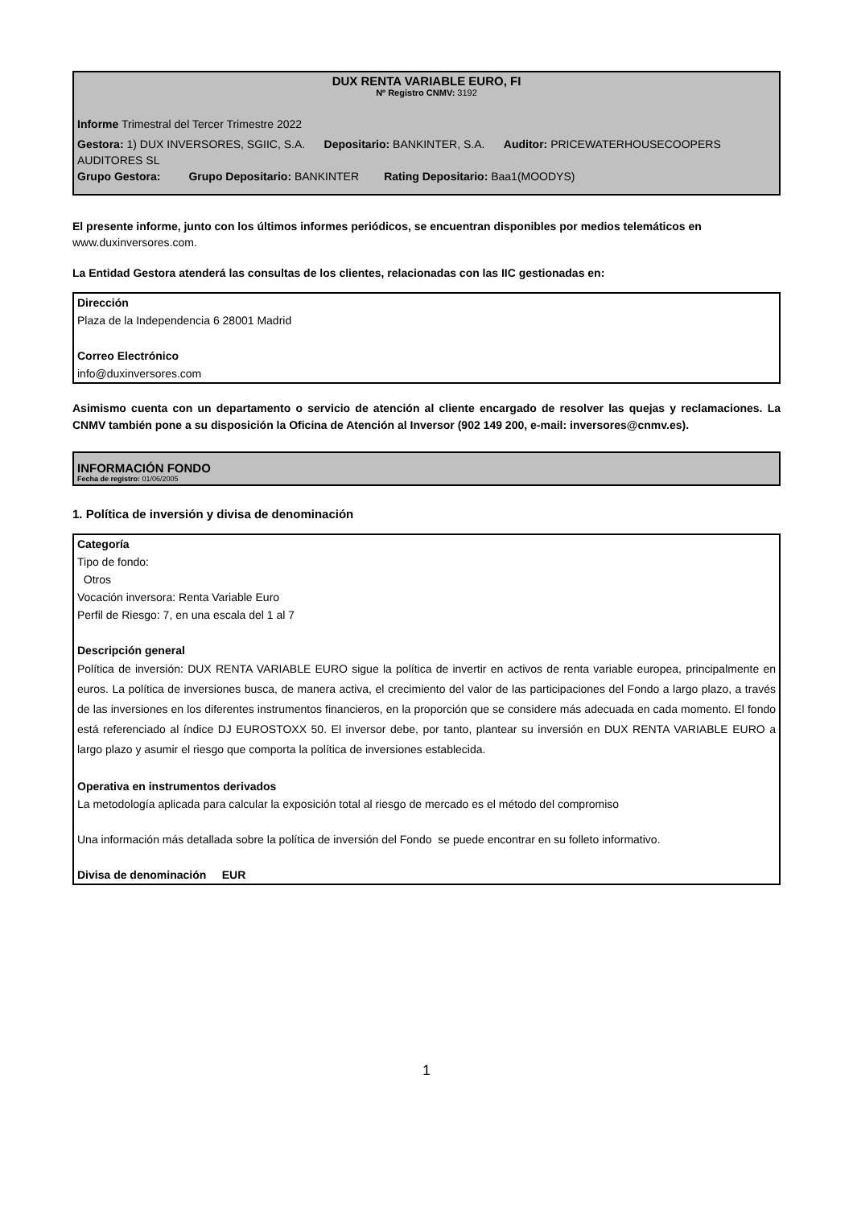DUX RENTA VARIABLE EURO, FI
Nº Registro CNMV: 3192
Informe Trimestral del Tercer Trimestre 2022
Gestora: 1) DUX INVERSORES, SGIIC, S.A. Depositario: BANKINTER, S.A. Auditor: PRICEWATERHOUSECOOPERS AUDITORES SL
Grupo Gestora: Grupo Depositario: BANKINTER Rating Depositario: Baa1(MOODYS)
El presente informe, junto con los últimos informes periódicos, se encuentran disponibles por medios telemáticos en www.duxinversores.com.
La Entidad Gestora atenderá las consultas de los clientes, relacionadas con las IIC gestionadas en:
Dirección
Plaza de la Independencia 6 28001 Madrid
Correo Electrónico
info@duxinversores.com
Asimismo cuenta con un departamento o servicio de atención al cliente encargado de resolver las quejas y reclamaciones. La CNMV también pone a su disposición la Oficina de Atención al Inversor (902 149 200, e-mail: inversores@cnmv.es).
INFORMACIÓN FONDO
Fecha de registro: 01/06/2005
1. Política de inversión y divisa de denominación
Categoría
Tipo de fondo:
Otros
Vocación inversora: Renta Variable Euro
Perfil de Riesgo: 7, en una escala del 1 al 7
Descripción general
Política de inversión: DUX RENTA VARIABLE EURO sigue la política de invertir en activos de renta variable europea, principalmente en euros. La política de inversiones busca, de manera activa, el crecimiento del valor de las participaciones del Fondo a largo plazo, a través de las inversiones en los diferentes instrumentos financieros, en la proporción que se considere más adecuada en cada momento. El fondo está referenciado al índice DJ EUROSTOXX 50. El inversor debe, por tanto, plantear su inversión en DUX RENTA VARIABLE EURO a largo plazo y asumir el riesgo que comporta la política de inversiones establecida.
Operativa en instrumentos derivados
La metodología aplicada para calcular la exposición total al riesgo de mercado es el método del compromiso
Una información más detallada sobre la política de inversión del Fondo se puede encontrar en su folleto informativo.
Divisa de denominación EUR
1